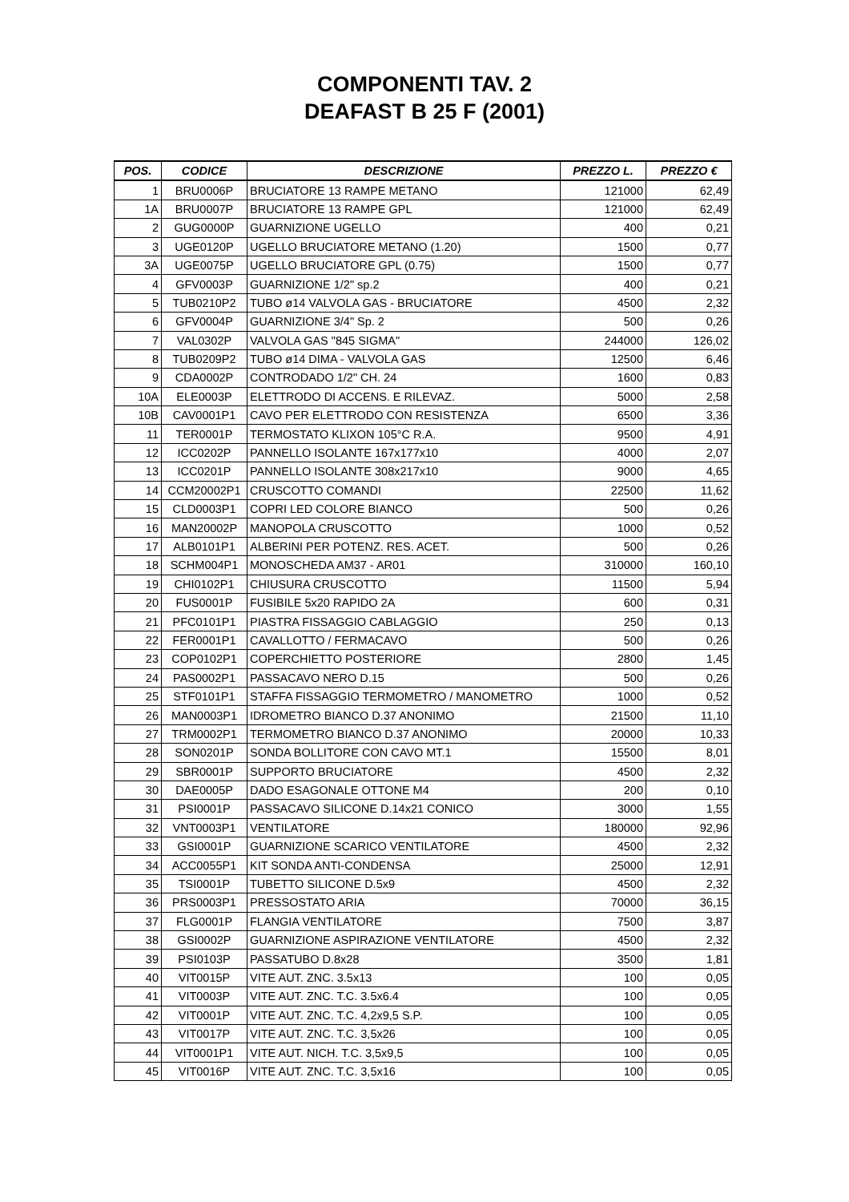COMPONENTI TAV. 2
DEAFAST B 25 F (2001)
| POS. | CODICE | DESCRIZIONE | PREZZO L. | PREZZO € |
| --- | --- | --- | --- | --- |
| 1 | BRU0006P | BRUCIATORE 13 RAMPE METANO | 121000 | 62,49 |
| 1A | BRU0007P | BRUCIATORE 13 RAMPE GPL | 121000 | 62,49 |
| 2 | GUG0000P | GUARNIZIONE UGELLO | 400 | 0,21 |
| 3 | UGE0120P | UGELLO BRUCIATORE METANO (1.20) | 1500 | 0,77 |
| 3A | UGE0075P | UGELLO BRUCIATORE GPL (0.75) | 1500 | 0,77 |
| 4 | GFV0003P | GUARNIZIONE 1/2" sp.2 | 400 | 0,21 |
| 5 | TUB0210P2 | TUBO ø14 VALVOLA GAS - BRUCIATORE | 4500 | 2,32 |
| 6 | GFV0004P | GUARNIZIONE 3/4" Sp. 2 | 500 | 0,26 |
| 7 | VAL0302P | VALVOLA GAS "845 SIGMA" | 244000 | 126,02 |
| 8 | TUB0209P2 | TUBO ø14 DIMA - VALVOLA GAS | 12500 | 6,46 |
| 9 | CDA0002P | CONTRODADO 1/2" CH. 24 | 1600 | 0,83 |
| 10A | ELE0003P | ELETTRODO DI ACCENS. E RILEVAZ. | 5000 | 2,58 |
| 10B | CAV0001P1 | CAVO PER ELETTRODO CON RESISTENZA | 6500 | 3,36 |
| 11 | TER0001P | TERMOSTATO KLIXON 105°C R.A. | 9500 | 4,91 |
| 12 | ICC0202P | PANNELLO ISOLANTE 167x177x10 | 4000 | 2,07 |
| 13 | ICC0201P | PANNELLO ISOLANTE 308x217x10 | 9000 | 4,65 |
| 14 | CCM20002P1 | CRUSCOTTO COMANDI | 22500 | 11,62 |
| 15 | CLD0003P1 | COPRI LED COLORE BIANCO | 500 | 0,26 |
| 16 | MAN20002P | MANOPOLA CRUSCOTTO | 1000 | 0,52 |
| 17 | ALB0101P1 | ALBERINI PER POTENZ. RES. ACET. | 500 | 0,26 |
| 18 | SCHM004P1 | MONOSCHEDA AM37 - AR01 | 310000 | 160,10 |
| 19 | CHI0102P1 | CHIUSURA CRUSCOTTO | 11500 | 5,94 |
| 20 | FUS0001P | FUSIBILE 5x20 RAPIDO 2A | 600 | 0,31 |
| 21 | PFC0101P1 | PIASTRA FISSAGGIO CABLAGGIO | 250 | 0,13 |
| 22 | FER0001P1 | CAVALLOTTO / FERMACAVO | 500 | 0,26 |
| 23 | COP0102P1 | COPERCHIETTO POSTERIORE | 2800 | 1,45 |
| 24 | PAS0002P1 | PASSACAVO NERO D.15 | 500 | 0,26 |
| 25 | STF0101P1 | STAFFA FISSAGGIO TERMOMETRO / MANOMETRO | 1000 | 0,52 |
| 26 | MAN0003P1 | IDROMETRO BIANCO D.37 ANONIMO | 21500 | 11,10 |
| 27 | TRM0002P1 | TERMOMETRO BIANCO D.37 ANONIMO | 20000 | 10,33 |
| 28 | SON0201P | SONDA BOLLITORE CON CAVO MT.1 | 15500 | 8,01 |
| 29 | SBR0001P | SUPPORTO BRUCIATORE | 4500 | 2,32 |
| 30 | DAE0005P | DADO ESAGONALE OTTONE M4 | 200 | 0,10 |
| 31 | PSI0001P | PASSACAVO SILICONE D.14x21 CONICO | 3000 | 1,55 |
| 32 | VNT0003P1 | VENTILATORE | 180000 | 92,96 |
| 33 | GSI0001P | GUARNIZIONE SCARICO VENTILATORE | 4500 | 2,32 |
| 34 | ACC0055P1 | KIT SONDA ANTI-CONDENSA | 25000 | 12,91 |
| 35 | TSI0001P | TUBETTO SILICONE D.5x9 | 4500 | 2,32 |
| 36 | PRS0003P1 | PRESSOSTATO ARIA | 70000 | 36,15 |
| 37 | FLG0001P | FLANGIA VENTILATORE | 7500 | 3,87 |
| 38 | GSI0002P | GUARNIZIONE ASPIRAZIONE VENTILATORE | 4500 | 2,32 |
| 39 | PSI0103P | PASSATUBO D.8x28 | 3500 | 1,81 |
| 40 | VIT0015P | VITE AUT. ZNC. 3.5x13 | 100 | 0,05 |
| 41 | VIT0003P | VITE AUT. ZNC. T.C. 3.5x6.4 | 100 | 0,05 |
| 42 | VIT0001P | VITE AUT. ZNC. T.C. 4,2x9,5 S.P. | 100 | 0,05 |
| 43 | VIT0017P | VITE AUT. ZNC. T.C. 3,5x26 | 100 | 0,05 |
| 44 | VIT0001P1 | VITE AUT. NICH. T.C. 3,5x9,5 | 100 | 0,05 |
| 45 | VIT0016P | VITE AUT. ZNC. T.C. 3,5x16 | 100 | 0,05 |